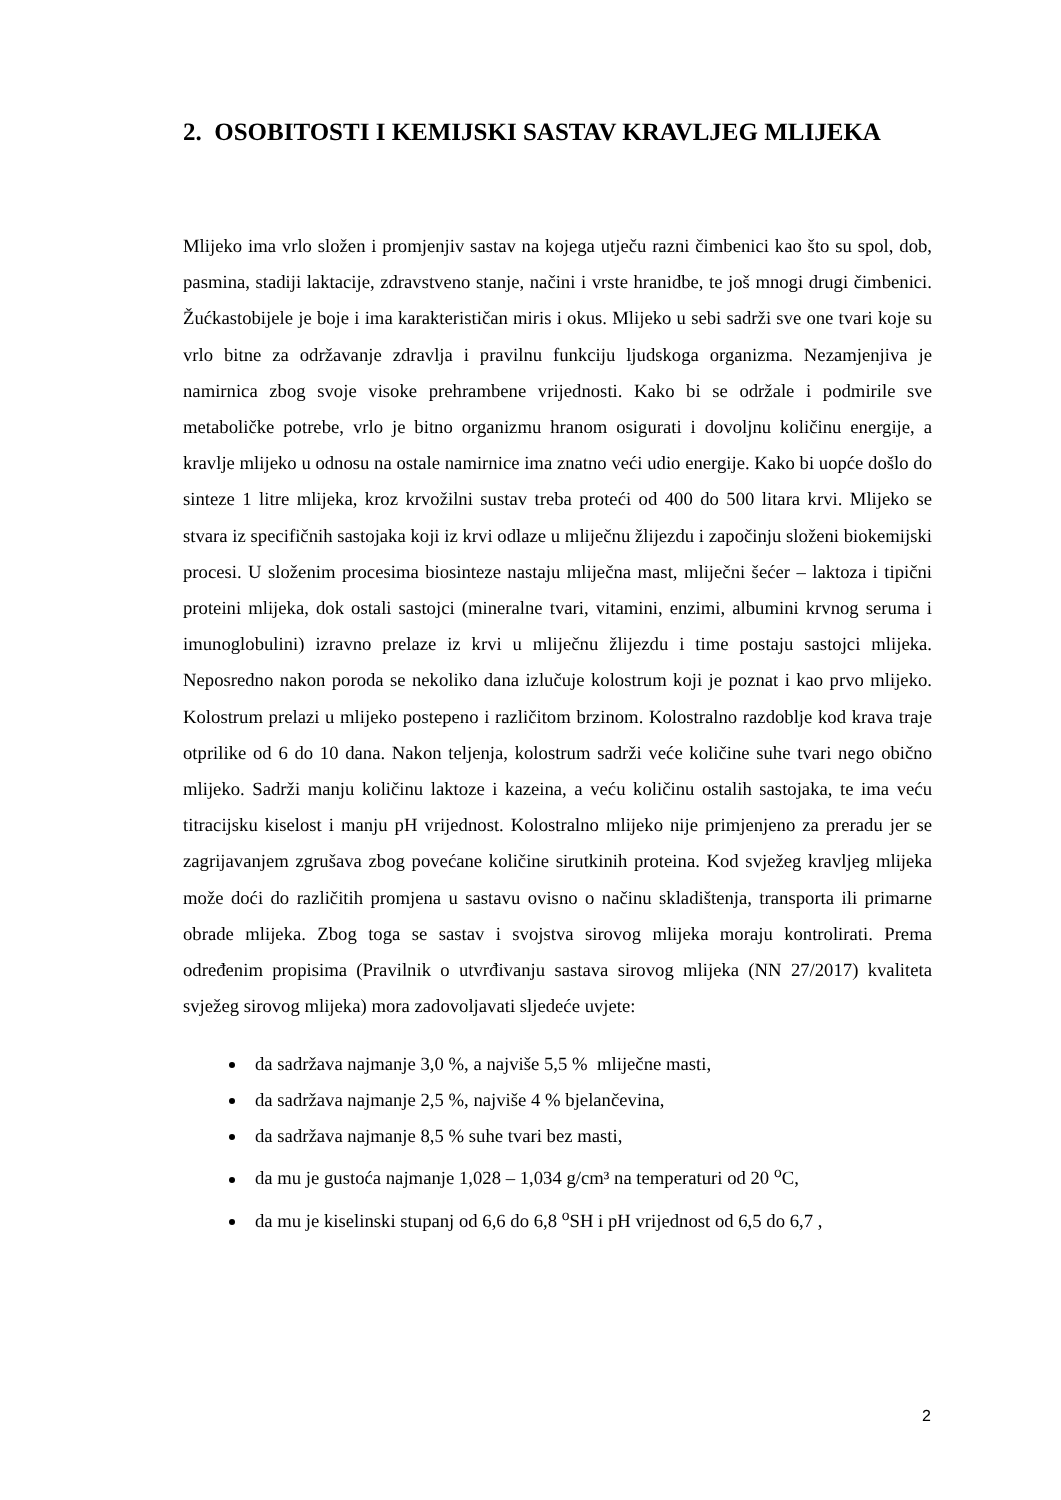2. OSOBITOSTI I KEMIJSKI SASTAV KRAVLJEG MLIJEKA
Mlijeko ima vrlo složen i promjenjiv sastav na kojega utječu razni čimbenici kao što su spol, dob, pasmina, stadiji laktacije, zdravstveno stanje, načini i vrste hranidbe, te još mnogi drugi čimbenici. Žućkastobijele je boje i ima karakterističan miris i okus. Mlijeko u sebi sadrži sve one tvari koje su vrlo bitne za održavanje zdravlja i pravilnu funkciju ljudskoga organizma. Nezamjenjiva je namirnica zbog svoje visoke prehrambene vrijednosti. Kako bi se održale i podmirile sve metaboličke potrebe, vrlo je bitno organizmu hranom osigurati i dovoljnu količinu energije, a kravlje mlijeko u odnosu na ostale namirnice ima znatno veći udio energije. Kako bi uopće došlo do sinteze 1 litre mlijeka, kroz krvožilni sustav treba proteći od 400 do 500 litara krvi. Mlijeko se stvara iz specifičnih sastojaka koji iz krvi odlaze u mliječnu žlijezdu i započinju složeni biokemijski procesi. U složenim procesima biosinteze nastaju mliječna mast, mliječni šećer – laktoza i tipični proteini mlijeka, dok ostali sastojci (mineralne tvari, vitamini, enzimi, albumini krvnog seruma i imunoglobulini) izravno prelaze iz krvi u mliječnu žlijezdu i time postaju sastojci mlijeka. Neposredno nakon poroda se nekoliko dana izlučuje kolostrum koji je poznat i kao prvo mlijeko. Kolostrum prelazi u mlijeko postepeno i različitom brzinom. Kolostralno razdoblje kod krava traje otprilike od 6 do 10 dana. Nakon teljenja, kolostrum sadrži veće količine suhe tvari nego obično mlijeko. Sadrži manju količinu laktoze i kazeina, a veću količinu ostalih sastojaka, te ima veću titracijsku kiselost i manju pH vrijednost. Kolostralno mlijeko nije primjenjeno za preradu jer se zagrijavanjem zgrušava zbog povećane količine sirutkinih proteina. Kod svježeg kravljeg mlijeka može doći do različitih promjena u sastavu ovisno o načinu skladištenja, transporta ili primarne obrade mlijeka. Zbog toga se sastav i svojstva sirovog mlijeka moraju kontrolirati. Prema određenim propisima (Pravilnik o utvrđivanju sastava sirovog mlijeka (NN 27/2017) kvaliteta svježeg sirovog mlijeka) mora zadovoljavati sljedeće uvjete:
da sadržava najmanje 3,0 %, a najviše 5,5 % mliječne masti,
da sadržava najmanje 2,5 %, najviše 4 % bjelančevina,
da sadržava najmanje 8,5 % suhe tvari bez masti,
da mu je gustoća najmanje 1,028 – 1,034 g/cm³ na temperaturi od 20 <sup>o</sup>C,
da mu je kiselinski stupanj od 6,6 do 6,8 <sup>o</sup>SH i pH vrijednost od 6,5 do 6,7 ,
2